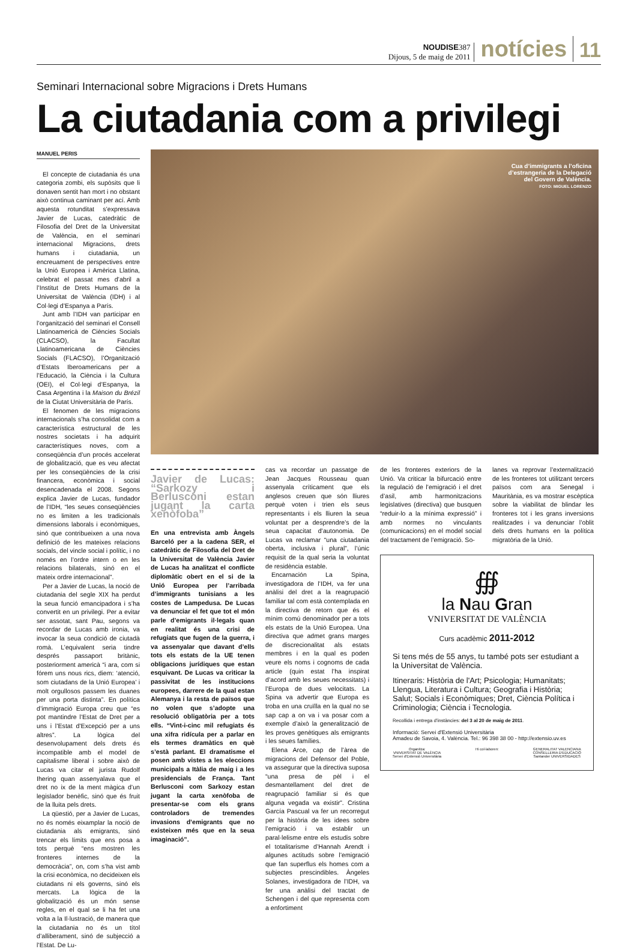NOUDISE387
Dijous, 5 de maig de 2011
notícies
11
Seminari Internacional sobre Migracions i Drets Humans
La ciutadania com a privilegi
MANUEL PERIS
El concepte de ciutadania és una categoria zombi, els supòsits que li donaven sentit han mort i no obstant això continua caminant per ací. Amb aquesta rotunditat s’expressava Javier de Lucas, catedràtic de Filosofia del Dret de la Universitat de València, en el seminari internacional Migracions, drets humans i ciutadania, un encreuament de perspectives entre la Unió Europea i Amèrica Llatina, celebrat el passat mes d’abril a l’Institut de Drets Humans de la Universitat de València (IDH) i al Col·legi d’Espanya a París.
Junt amb l’IDH van participar en l’organització del seminari el Consell Llatinoamericà de Ciències Socials (CLACSO), la Facultat Llatinoamericana de Ciències Socials (FLACSO), l’Organització d’Estats Iberoamericans per a l’Educació, la Ciència i la Cultura (OEI), el Col·legi d’Espanya, la Casa Argentina i la Maison du Brézil de la Ciutat Universitària de París.
El fenomen de les migracions internacionals s’ha consolidat com a característica estructural de les nostres societats i ha adquirit característiques noves, com a conseqüència d’un procés accelerat de globalització, que es veu afectat per les conseqüències de la crisi financera, econòmica i social desencadenada el 2008. Segons explica Javier de Lucas, fundador de l’IDH, “les seues conseqüències no es limiten a les tradicionals dimensions laborals i econòmiques, sinó que contribueixen a una nova definició de les mateixes relacions socials, del vincle social i polític, i no només en l’ordre intern o en les relacions bilaterals, sinó en el mateix ordre internacional”.
Per a Javier de Lucas, la noció de ciutadania del segle XIX ha perdut la seua funció emancipadora i s’ha convertit en un privilegi. Per a evitar ser assotat, sant Pau, segons va recordar de Lucas amb ironia, va invocar la seua condició de ciutadà romà. L’equivalent seria tindre després passaport britànic, posteriorment americà “i ara, com si fórem uns nous rics, diem: ‘atenció, som ciutadans de la Unió Europea’ i molt orgullosos passem les duanes per una porta distinta”. En política d’immigració Europa creu que “es pot mantindre l’Estat de Dret per a uns i l’Estat d’Excepció per a uns altres”. La lògica del desenvolupament dels drets és incompatible amb el model de capitalisme liberal i sobre això de Lucas va citar el jurista Rudolf Ihering quan assenyalava que el dret no ix de la ment màgica d’un legislador benèfic, sinó que és fruit de la lluita pels drets.
La qüestió, per a Javier de Lucas, no és només eixamplar la noció de ciutadania als emigrants, sinó trencar els límits que ens posa a tots perquè “ens mostren les fronteres internes de la democràcia”, on, com s’ha vist amb la crisi econòmica, no decideixen els ciutadans ni els governs, sinó els mercats. La lògica de la globalització és un món sense regles, en el qual se li ha fet una volta a la Il·lustració, de manera que la ciutadania no és un títol d’alliberament, sinó de subjecció a l’Estat. De Lu-
Cua d’immigrants a l’oficina
d’estrangeria de la Delegació
del Govern de València.
FOTO: MIGUEL LORENZO
Javier de Lucas: “Sarkozy i Berlusconi estan jugant la carta xenòfoba”
En una entrevista amb Àngels Barceló per a la cadena SER, el catedràtic de Filosofia del Dret de la Universitat de València Javier de Lucas ha analitzat el conflicte diplomàtic obert en el si de la Unió Europea per l’arribada d’immigrants tunisians a les costes de Lampedusa. De Lucas va denunciar el fet que tot el món parle d’emigrants il·legals quan en realitat és una crisi de refugiats que fugen de la guerra, i va assenyalar que davant d’ells tots els estats de la UE tenen obligacions jurídiques que estan esquivant. De Lucas va criticar la passivitat de les institucions europees, darrere de la qual estan Alemanya i la resta de països que no volen que s’adopte una resolució obligatòria per a tots ells. “Vint-i-cinc mil refugiats és una xifra ridícula per a parlar en els termes dramàtics en què s’està parlant. El dramatisme el posen amb vistes a les eleccions municipals a Itàlia de maig i a les presidencials de França. Tant Berlusconi com Sarkozy estan jugant la carta xenòfoba de presentar-se com els grans controladors de tremendes invasions d’emigrants que no existeixen més que en la seua imaginació”.
cas va recordar un passatge de Jean Jacques Rousseau quan assenyala críticament que els anglesos creuen que són lliures perquè voten i trien els seus representants i els lliuren la seua voluntat per a desprendre’s de la seua capacitat d’autonomia. De Lucas va reclamar “una ciutadania oberta, inclusiva i plural”, l’únic requisit de la qual seria la voluntat de residència estable.
Encarnación La Spina, investigadora de l’IDH, va fer una anàlisi del dret a la reagrupació familiar tal com està contemplada en la directiva de retorn que és el mínim comú denominador per a tots els estats de la Unió Europea. Una directiva que admet grans marges de discrecionalitat als estats membres i en la qual es poden veure els noms i cognoms de cada article (quin estat l’ha inspirat d’acord amb les seues necessitats) i l’Europa de dues velocitats. La Spina va advertir que Europa es troba en una cruïlla en la qual no se sap cap a on va i va posar com a exemple d’això la generalització de les proves genètiques als emigrants i les seues famílies.
Elena Arce, cap de l’àrea de migracions del Defensor del Poble, va assegurar que la directiva suposa “una presa de pèl i el desmantellament del dret de reagrupació familiar si és que alguna vegada va existir”. Cristina García Pascual va fer un recorregut per la història de les idees sobre l’emigració i va establir un paral·lelisme entre els estudis sobre el totalitarisme d’Hannah Arendt i algunes actituds sobre l’emigració que fan superflus els homes com a subjectes prescindibles. Àngeles Solanes, investigadora de l’IDH, va fer una anàlisi del tractat de Schengen i del que representa com a enfortiment
de les fronteres exteriors de la Unió. Va criticar la bifurcació entre la regulació de l’emigració i el dret d’asil, amb harmonitzacions legislatives (directiva) que busquen “reduir-lo a la mínima expressió” i amb normes no vinculants (comunicacions) en el model social del tractament de l’emigració. So-
lanes va reprovar l’externalització de les fronteres tot utilitzant tercers països com ara Senegal i Mauritània, es va mostrar escèptica sobre la viabilitat de blindar les fronteres tot i les grans inversions realitzades i va denunciar l’oblit dels drets humans en la política migratòria de la Unió.
∰
la Nau Gran
VNIVERSITAT DE VALÈNCIA
Curs acadèmic 2011-2012
Si tens més de 55 anys, tu també pots ser estudiant a la Universitat de València.
Itineraris: Història de l'Art; Psicologia; Humanitats; Llengua, Literatura i Cultura; Geografia i Història; Salut; Socials i Econòmiques; Dret, Ciència Política i Criminologia; Ciència i Tecnologia.
Recollida i entrega d'instàncies: del 3 al 20 de maig de 2011.
Informació: Servei d'Extensió Universitària
Amadeu de Savoia, 4. València. Tel.: 96 398 38 00 - http://extensio.uv.es
Organitza:
VNIVERSITAT DE VALÈNCIA
Servei d'Extensió Universitària Hi col·laboren: GENERALITAT VALENCIANA
CONSELLERIA D'EDUCACIÓ
Santander UNIVERSIDADES